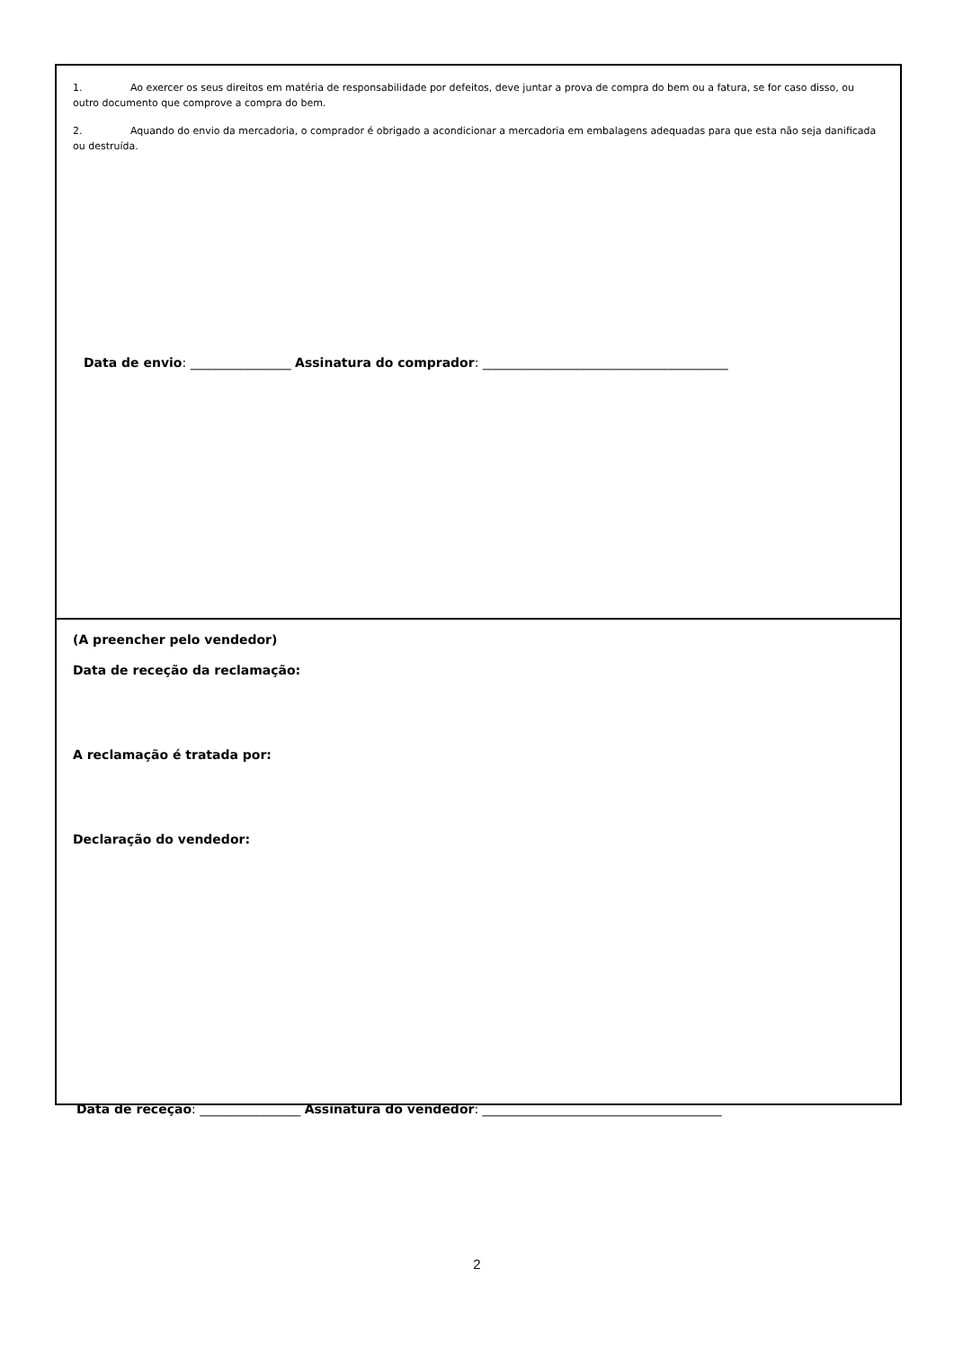1. Ao exercer os seus direitos em matéria de responsabilidade por defeitos, deve juntar a prova de compra do bem ou a fatura, se for caso disso, ou outro documento que comprove a compra do bem.
2. Aquando do envio da mercadoria, o comprador é obrigado a acondicionar a mercadoria em embalagens adequadas para que esta não seja danificada ou destruída.
Data de envio: ________________ Assinatura do comprador: _______________________________________
(A preencher pelo vendedor)
Data de receção da reclamação:
A reclamação é tratada por:
Declaração do vendedor:
Data de receção: ________________ Assinatura do vendedor: ______________________________________
2